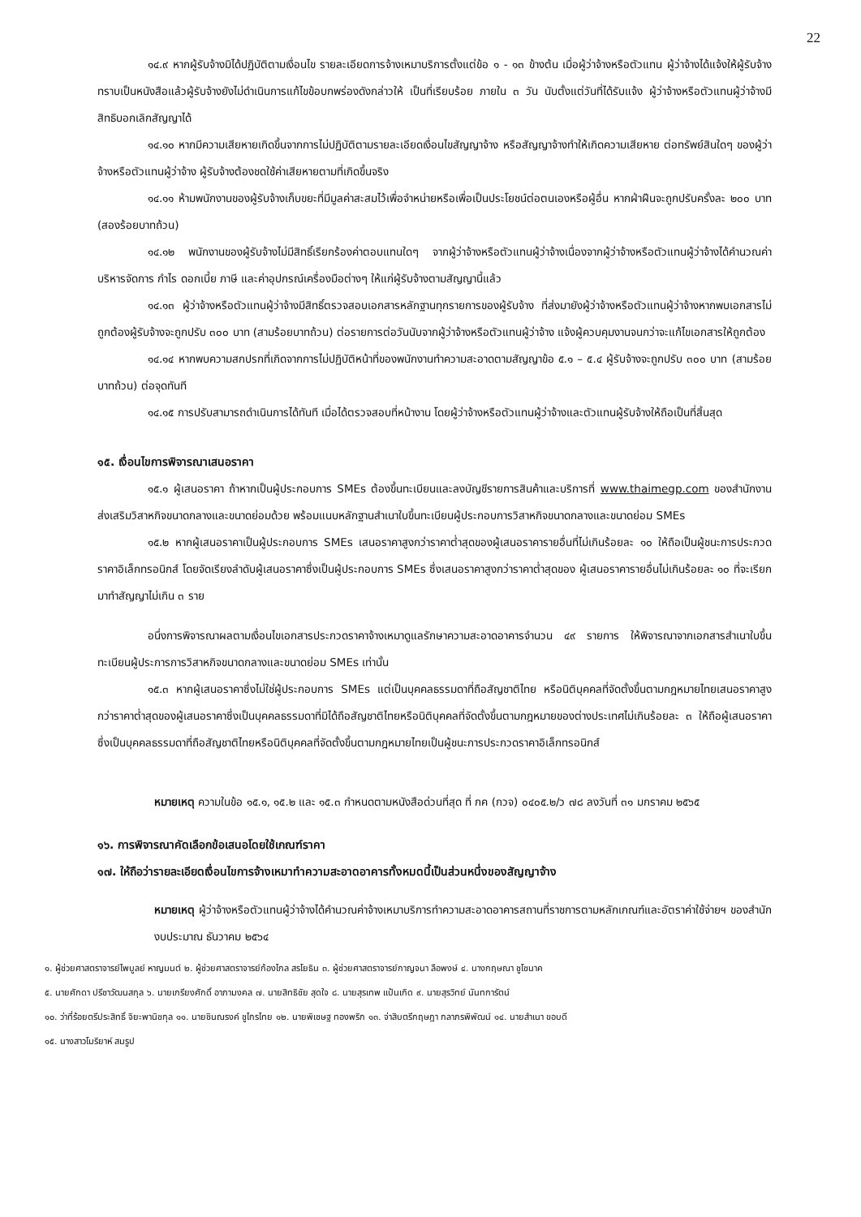22
๑๔.๙ หากผู้รับจ้างมิได้ปฏิบัติตามเงื่อนไข รายละเอียดการจ้างเหมาบริการตั้งแต่ข้อ ๑ - ๑๓ ข้างต้น เมื่อผู้ว่าจ้างหรือตัวแทน ผู้ว่าจ้างได้แจ้งให้ผู้รับจ้างทราบเป็นหนังสือแล้วผู้รับจ้างยังไม่ดำเนินการแก้ไขข้อบกพร่องดังกล่าวให้ เป็นที่เรียบร้อย ภายใน ๓ วัน นับตั้งแต่วันที่ได้รับแจ้ง ผู้ว่าจ้างหรือตัวแทนผู้ว่าจ้างมีสิทธิบอกเลิกสัญญาได้
๑๔.๑๐ หากมีความเสียหายเกิดขึ้นจากการไม่ปฏิบัติตามรายละเอียดเงื่อนไขสัญญาจ้าง หรือสัญญาจ้างทำให้เกิดความเสียหาย ต่อทรัพย์สินใดๆ ของผู้ว่าจ้างหรือตัวแทนผู้ว่าจ้าง ผู้รับจ้างต้องชดใช้ค่าเสียหายตามที่เกิดขึ้นจริง
๑๔.๑๑ ห้ามพนักงานของผู้รับจ้างเก็บขยะที่มีมูลค่าสะสมไว้เพื่อจำหน่ายหรือเพื่อเป็นประโยชน์ต่อตนเองหรือผู้อื่น หากฝ่าฝืนจะถูกปรับครั้งละ ๒๐๐ บาท (สองร้อยบาทถ้วน)
๑๔.๑๒ พนักงานของผู้รับจ้างไม่มีสิทธิ์เรียกร้องค่าตอบแทนใดๆ จากผู้ว่าจ้างหรือตัวแทนผู้ว่าจ้างเนื่องจากผู้ว่าจ้างหรือตัวแทนผู้ว่าจ้างได้คำนวณค่าบริหารจัดการ กำไร ดอกเบี้ย ภาษี และค่าอุปกรณ์เครื่องมือต่างๆ ให้แก่ผู้รับจ้างตามสัญญานี้แล้ว
๑๔.๑๓ ผู้ว่าจ้างหรือตัวแทนผู้ว่าจ้างมีสิทธิ์ตรวจสอบเอกสารหลักฐานทุกรายการของผู้รับจ้าง ที่ส่งมายังผู้ว่าจ้างหรือตัวแทนผู้ว่าจ้างหากพบเอกสารไม่ถูกต้องผู้รับจ้างจะถูกปรับ ๓๐๐ บาท (สามร้อยบาทถ้วน) ต่อรายการต่อวันนับจากผู้ว่าจ้างหรือตัวแทนผู้ว่าจ้าง แจ้งผู้ควบคุมงานจนกว่าจะแก้ไขเอกสารให้ถูกต้อง
๑๔.๑๔ หากพบความสกปรกที่เกิดจากการไม่ปฏิบัติหน้าที่ของพนักงานทำความสะอาดตามสัญญาข้อ ๕.๑ – ๕.๔ ผู้รับจ้างจะถูกปรับ ๓๐๐ บาท (สามร้อยบาทถ้วน) ต่อจุดทันที
๑๔.๑๕ การปรับสามารถดำเนินการได้ทันที เมื่อได้ตรวจสอบที่หน้างาน โดยผู้ว่าจ้างหรือตัวแทนผู้ว่าจ้างและตัวแทนผู้รับจ้างให้ถือเป็นที่สิ้นสุด
๑๕. เงื่อนไขการพิจารณาเสนอราคา
๑๕.๑ ผู้เสนอราคา ถ้าหากเป็นผู้ประกอบการ SMEs ต้องขึ้นทะเบียนและลงบัญชีรายการสินค้าและบริการที่ www.thaimegp.com ของสำนักงานส่งเสริมวิสาหกิจขนาดกลางและขนาดย่อมด้วย พร้อมแนบหลักฐานสำเนาใบขึ้นทะเบียนผู้ประกอบการวิสาหกิจขนาดกลางและขนาดย่อม SMEs
๑๕.๒ หากผู้เสนอราคาเป็นผู้ประกอบการ SMEs เสนอราคาสูงกว่าราคาต่ำสุดของผู้เสนอราคารายอื่นที่ไม่เกินร้อยละ ๑๐ ให้ถือเป็นผู้ชนะการประกวดราคาอิเล็กทรอนิกส์ โดยจัดเรียงลำดับผู้เสนอราคาซึ่งเป็นผู้ประกอบการ SMEs ซึ่งเสนอราคาสูงกว่าราคาต่ำสุดของ ผู้เสนอราคารายอื่นไม่เกินร้อยละ ๑๐ ที่จะเรียกมาทำสัญญาไม่เกิน ๓ ราย
อนึ่งการพิจารณาผลตามเงื่อนไขเอกสารประกวดราคาจ้างเหมาดูแลรักษาความสะอาดอาคารจำนวน ๔๙ รายการ ให้พิจารณาจากเอกสารสำเนาใบขึ้นทะเบียนผู้ประการการวิสาหกิจขนาดกลางและขนาดย่อม SMEs เท่านั้น
๑๕.๓ หากผู้เสนอราคาซึ่งไม่ใช่ผู้ประกอบการ SMEs แต่เป็นบุคคลธรรมดาที่ถือสัญชาติไทย หรือนิติบุคคลที่จัดตั้งขึ้นตามกฎหมายไทยเสนอราคาสูงกว่าราคาต่ำสุดของผู้เสนอราคาซึ่งเป็นบุคคลธรรมดาที่มิได้ถือสัญชาติไทยหรือนิติบุคคลที่จัดตั้งขึ้นตามกฎหมายของต่างประเทศไม่เกินร้อยละ ๓ ให้ถือผู้เสนอราคาซึ่งเป็นบุคคลธรรมดาที่ถือสัญชาติไทยหรือนิติบุคคลที่จัดตั้งขึ้นตามกฎหมายไทยเป็นผู้ชนะการประกวดราคาอิเล็กทรอนิกส์
หมายเหตุ ความในข้อ ๑๕.๑, ๑๕.๒ และ ๑๕.๓ กำหนดตามหนังสือด่วนที่สุด ที่ กค (กวจ) ๐๔๐๕.๒/ว ๗๘ ลงวันที่ ๓๑ มกราคม ๒๕๖๕
๑๖. การพิจารณาคัดเลือกข้อเสนอโดยใช้เกณฑ์ราคา
๑๗. ให้ถือว่ารายละเอียดเงื่อนไขการจ้างเหมาทำความสะอาดอาคารทั้งหมดนี้เป็นส่วนหนึ่งของสัญญาจ้าง
หมายเหตุ ผู้ว่าจ้างหรือตัวแทนผู้ว่าจ้างได้คำนวณค่าจ้างเหมาบริการทำความสะอาดอาคารสถานที่ราชการตามหลักเกณฑ์และอัตราค่าใช้จ่ายฯ ของสำนักงบประมาณ ธันวาคม ๒๕๖๔
๑. ผู้ช่วยศาสตราจารย์ไพบูลย์ หาญมนต์ ๒. ผู้ช่วยศาสตราจารย์ก้องไกล สรโยธิน ๓. ผู้ช่วยศาสตราจารย์กาญจนา ลือพงษ์ ๔. นางกฤษณา ชูโชนาค
๕. นายศักดา ปรีชาวัฒนสกุล ๖. นายเกรียงศักดิ์ อาภามงคล ๗. นายสิทธิชัย สุดใจ ๘. นายสุรเทพ แป้นเกิด ๙. นายสุรวิทย์ นันทการัตน์
๑๐. ว่าที่ร้อยตรีประสิทธิ์ จิยะพานิชกุล ๑๑. นายชินณรงค์ ชูไกรไทย ๑๒. นายพิเชษฐ ทองพริก ๑๓. จ่าสิบตรีกฤษฎา กลาภรพิพัฒน์ ๑๔. นายสำเนา ขอบดี
๑๕. นางสาวโมริยาห์ สมรูป